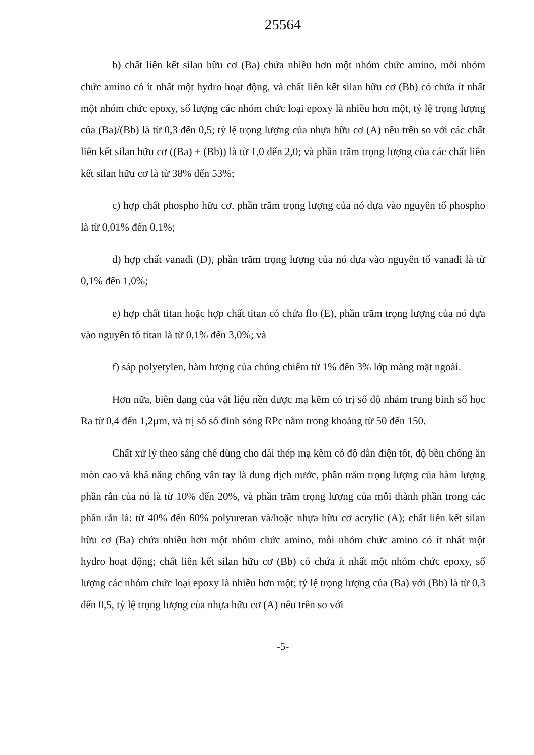25564
b) chất liên kết silan hữu cơ (Ba) chứa nhiều hơn một nhóm chức amino, mỗi nhóm chức amino có ít nhất một hydro hoạt động, và chất liên kết silan hữu cơ (Bb) có chứa ít nhất một nhóm chức epoxy, số lượng các nhóm chức loại epoxy là nhiều hơn một, tỷ lệ trọng lượng của (Ba)/(Bb) là từ 0,3 đến 0,5; tỷ lệ trọng lượng của nhựa hữu cơ (A) nêu trên so với các chất liên kết silan hữu cơ ((Ba) + (Bb)) là từ 1,0 đến 2,0; và phần trăm trọng lượng của các chất liên kết silan hữu cơ là từ 38% đến 53%;
c) hợp chất phospho hữu cơ, phần trăm trọng lượng của nó dựa vào nguyên tố phospho là từ 0,01% đến 0,1%;
d) hợp chất vanađi (D), phần trăm trọng lượng của nó dựa vào nguyên tố vanađi là từ 0,1% đến 1,0%;
e) hợp chất titan hoặc hợp chất titan có chứa flo (E), phần trăm trọng lượng của nó dựa vào nguyên tố titan là từ 0,1% đến 3,0%; và
f) sáp polyetylen, hàm lượng của chúng chiếm từ 1% đến 3% lớp màng mặt ngoài.
Hơn nữa, biên dạng của vật liệu nền được mạ kẽm có trị số độ nhám trung bình số học Ra từ 0,4 đến 1,2μm, và trị số số đỉnh sóng RPc nằm trong khoảng từ 50 đến 150.
Chất xử lý theo sáng chế dùng cho dải thép mạ kẽm có độ dẫn điện tốt, độ bền chống ăn mòn cao và khả năng chống vân tay là dung dịch nước, phần trăm trọng lượng của hàm lượng phần rắn của nó là từ 10% đến 20%, và phần trăm trọng lượng của mỗi thành phần trong các phần rắn là: từ 40% đến 60% polyuretan và/hoặc nhựa hữu cơ acrylic (A); chất liên kết silan hữu cơ (Ba) chứa nhiều hơn một nhóm chức amino, mỗi nhóm chức amino có ít nhất một hydro hoạt động; chất liên kết silan hữu cơ (Bb) có chứa ít nhất một nhóm chức epoxy, số lượng các nhóm chức loại epoxy là nhiều hơn một; tỷ lệ trọng lượng của (Ba) với (Bb) là từ 0,3 đến 0,5, tỷ lệ trọng lượng của nhựa hữu cơ (A) nêu trên so với
-5-